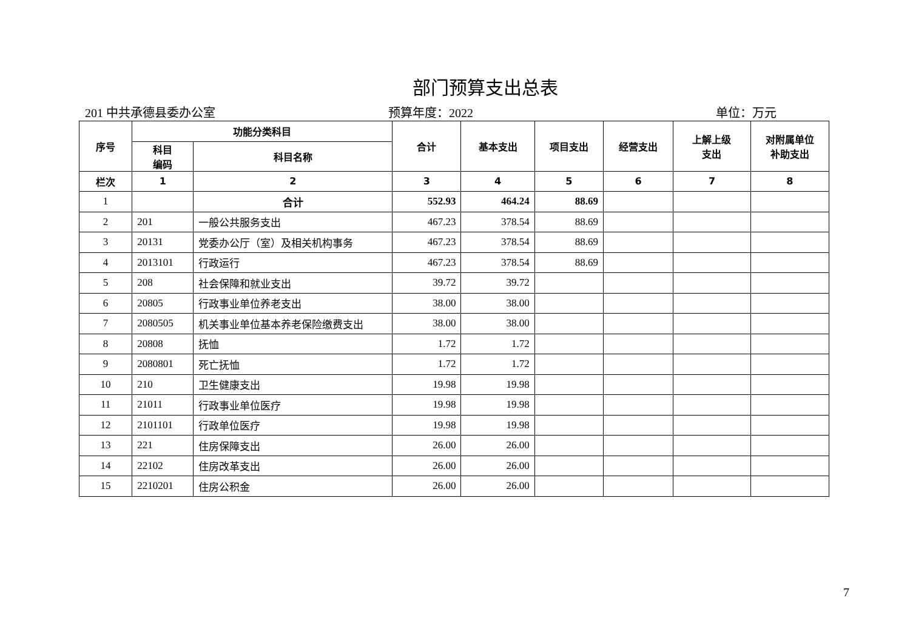部门预算支出总表
201 中共承德县委办公室 预算年度：2022 单位：万元
| 序号 | 功能分类科目 | | 合计 | 基本支出 | 项目支出 | 经营支出 | 上解上级 支出 | 对附属单位 补助支出 |
| --- | --- | --- | --- | --- | --- | --- | --- | --- |
| | 科目 编码 | 科目名称 | | | | | | |
| 栏次 | 1 | 2 | 3 | 4 | 5 | 6 | 7 | 8 |
| 1 | | 合计 | 552.93 | 464.24 | 88.69 | | | |
| 2 | 201 | 一般公共服务支出 | 467.23 | 378.54 | 88.69 | | | |
| 3 | 20131 | 党委办公厅（室）及相关机构事务 | 467.23 | 378.54 | 88.69 | | | |
| 4 | 2013101 | 行政运行 | 467.23 | 378.54 | 88.69 | | | |
| 5 | 208 | 社会保障和就业支出 | 39.72 | 39.72 | | | | |
| 6 | 20805 | 行政事业单位养老支出 | 38.00 | 38.00 | | | | |
| 7 | 2080505 | 机关事业单位基本养老保险缴费支出 | 38.00 | 38.00 | | | | |
| 8 | 20808 | 抚恤 | 1.72 | 1.72 | | | | |
| 9 | 2080801 | 死亡抚恤 | 1.72 | 1.72 | | | | |
| 10 | 210 | 卫生健康支出 | 19.98 | 19.98 | | | | |
| 11 | 21011 | 行政事业单位医疗 | 19.98 | 19.98 | | | | |
| 12 | 2101101 | 行政单位医疗 | 19.98 | 19.98 | | | | |
| 13 | 221 | 住房保障支出 | 26.00 | 26.00 | | | | |
| 14 | 22102 | 住房改革支出 | 26.00 | 26.00 | | | | |
| 15 | 2210201 | 住房公积金 | 26.00 | 26.00 | | | | |
7